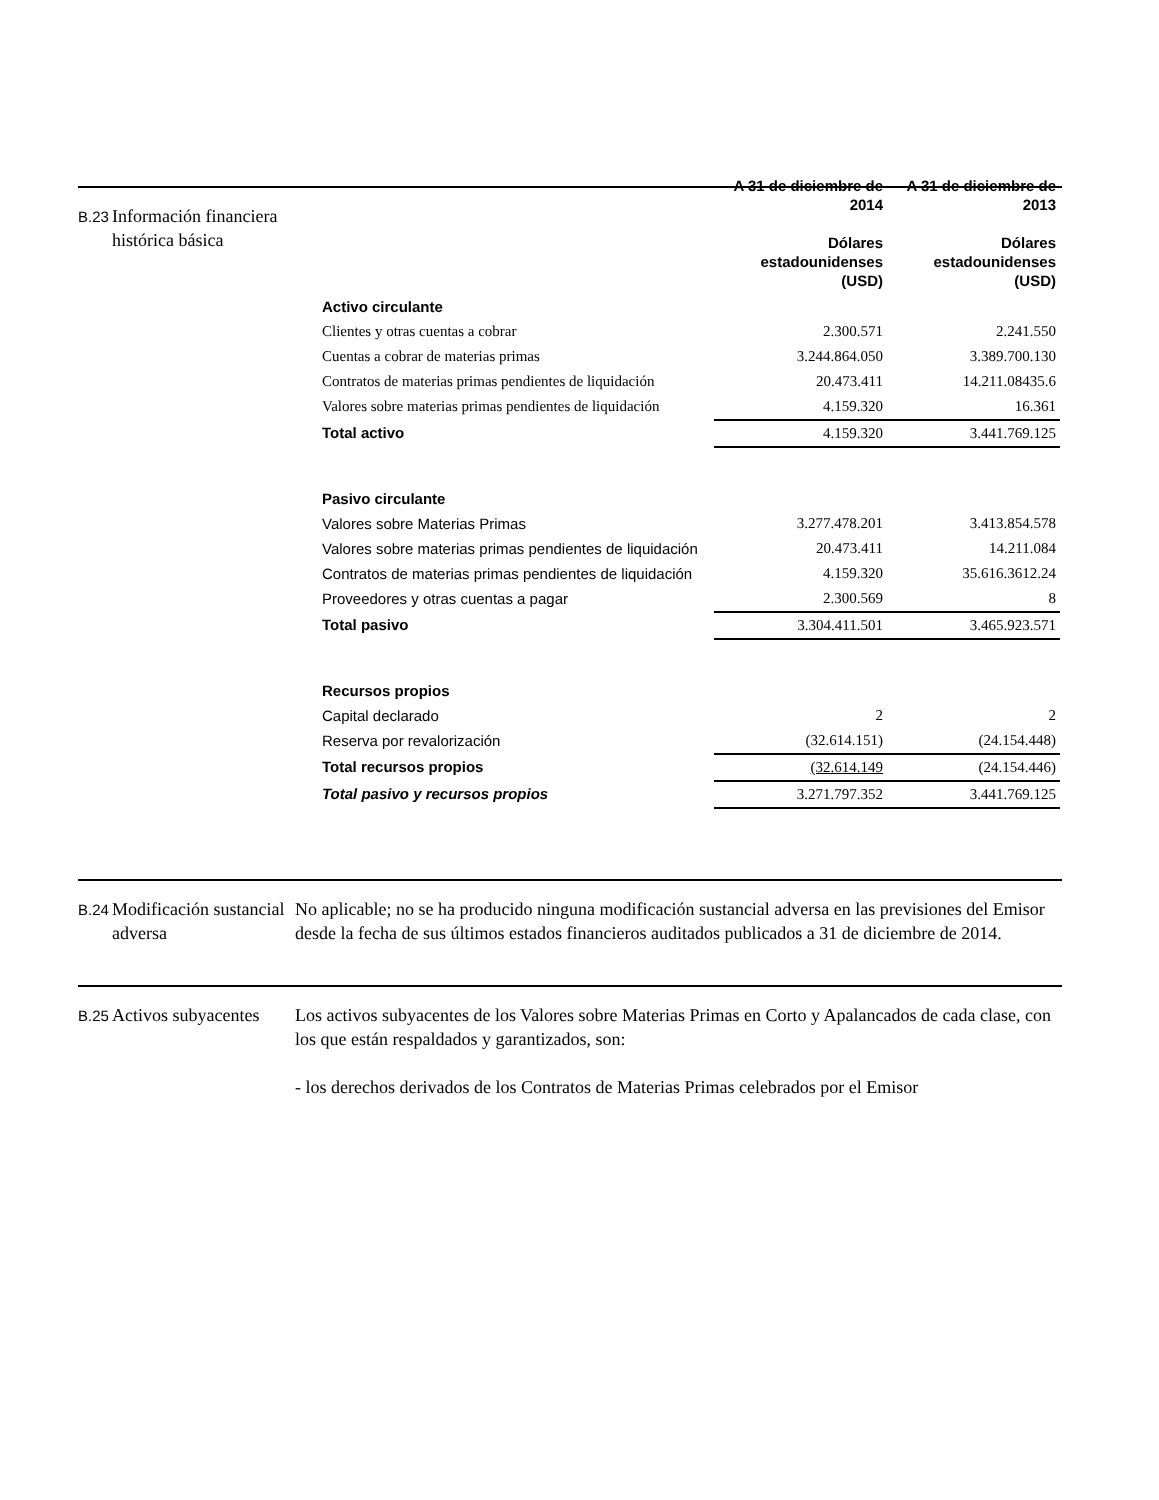B.23
Información financiera histórica básica
| | A 31 de diciembre de 2014 Dólares estadounidenses (USD) | A 31 de diciembre de 2013 Dólares estadounidenses (USD) |
| --- | --- | --- |
| Activo circulante | | |
| Clientes y otras cuentas a cobrar | 2.300.571 | 2.241.550 |
| Cuentas a cobrar de materias primas | 3.244.864.050 | 3.389.700.130 |
| Contratos de materias primas pendientes de liquidación | 20.473.411 | 14.211.08435.6 |
| Valores sobre materias primas pendientes de liquidación | 4.159.320 | 16.361 |
| Total activo | 4.159.320 | 3.441.769.125 |
| Pasivo circulante | | |
| Valores sobre Materias Primas | 3.277.478.201 | 3.413.854.578 |
| Valores sobre materias primas pendientes de liquidación | 20.473.411 | 14.211.084 |
| Contratos de materias primas pendientes de liquidación | 4.159.320 | 35.616.3612.24 |
| Proveedores y otras cuentas a pagar | 2.300.569 | 8 |
| Total pasivo | 3.304.411.501 | 3.465.923.571 |
| Recursos propios | | |
| Capital declarado | 2 | 2 |
| Reserva por revalorización | (32.614.151) | (24.154.448) |
| Total recursos propios | (32.614.149 | (24.154.446) |
| Total pasivo y recursos propios | 3.271.797.352 | 3.441.769.125 |
B.24
Modificación sustancial adversa
No aplicable; no se ha producido ninguna modificación sustancial adversa en las previsiones del Emisor desde la fecha de sus últimos estados financieros auditados publicados a 31 de diciembre de 2014.
B.25
Activos subyacentes
Los activos subyacentes de los Valores sobre Materias Primas en Corto y Apalancados de cada clase, con los que están respaldados y garantizados, son:
- los derechos derivados de los Contratos de Materias Primas celebrados por el Emisor